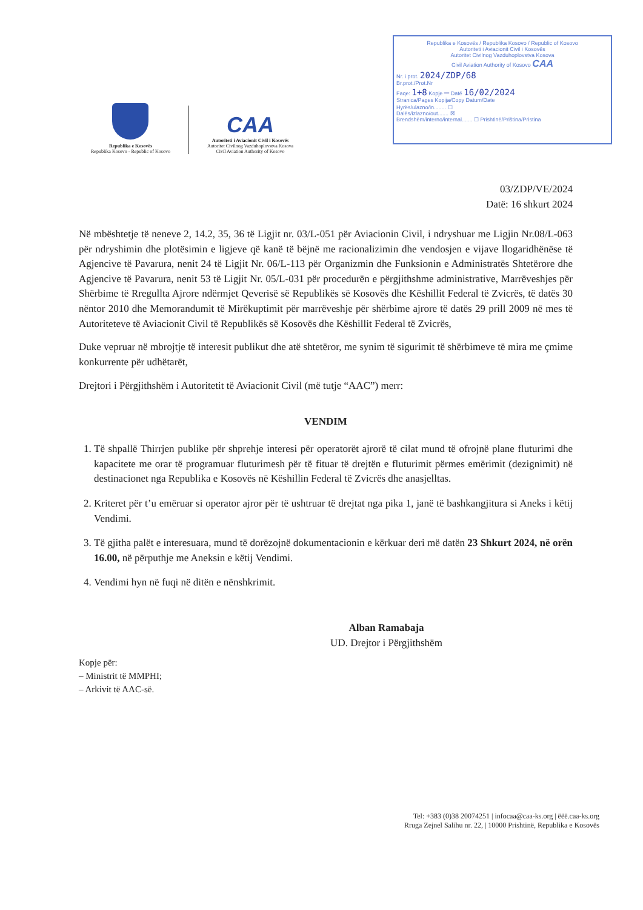Republika e Kosovës / Republika Kosovo / Republic of Kosovo
Autoriteti i Aviacionit Civil i Kosovës
Autoritet Civilnog Vazduhoplovstva Kosova
Civil Aviation Authority of Kosovo CAA
Nr. i prot. 2024/ZDP/68
Br.prot./Prot.Nr
Faqe: 1+8 Kopje — Datë 16/02/2024
Stranica/Pages Kopija/Copy Datum/Date
Hyrës/ulazno/in........ ☐
Dalës/izlazno/out....... ☒
Brendshëm/interno/internal....... ☐ Prishtinë/Priština/Pristina
Republika e Kosovës
Republika Kosovo - Republic of Kosovo
CAA
Autoriteti i Aviacionit Civil i Kosovës
Autoritet Civilnog Vazduhoplovstva Kosova
Civil Aviation Authority of Kosovo
03/ZDP/VE/2024
Datë: 16 shkurt 2024
Në mbështetje të neneve 2, 14.2, 35, 36 të Ligjit nr. 03/L-051 për Aviacionin Civil, i ndryshuar me Ligjin Nr.08/L-063 për ndryshimin dhe plotësimin e ligjeve që kanë të bëjnë me racionalizimin dhe vendosjen e vijave llogaridhënëse të Agjencive të Pavarura, nenit 24 të Ligjit Nr. 06/L-113 për Organizmin dhe Funksionin e Administratës Shtetërore dhe Agjencive të Pavarura, nenit 53 të Ligjit Nr. 05/L-031 për procedurën e përgjithshme administrative, Marrëveshjes për Shërbime të Rregullta Ajrore ndërmjet Qeverisë së Republikës së Kosovës dhe Këshillit Federal të Zvicrës, të datës 30 nëntor 2010 dhe Memorandumit të Mirëkuptimit për marrëveshje për shërbime ajrore të datës 29 prill 2009 në mes të Autoriteteve të Aviacionit Civil të Republikës së Kosovës dhe Këshillit Federal të Zvicrës,
Duke vepruar në mbrojtje të interesit publikut dhe atë shtetëror, me synim të sigurimit të shërbimeve të mira me çmime konkurrente për udhëtarët,
Drejtori i Përgjithshëm i Autoritetit të Aviacionit Civil (më tutje “AAC”) merr:
VENDIM
1. Të shpallë Thirrjen publike për shprehje interesi për operatorët ajrorë të cilat mund të ofrojnë plane fluturimi dhe kapacitete me orar të programuar fluturimesh për të fituar të drejtën e fluturimit përmes emërimit (dezignimit) në destinacionet nga Republika e Kosovës në Këshillin Federal të Zvicrës dhe anasjelltas.
2. Kriteret për t’u emëruar si operator ajror për të ushtruar të drejtat nga pika 1, janë të bashkangjitura si Aneks i këtij Vendimi.
3. Të gjitha palët e interesuara, mund të dorëzojnë dokumentacionin e kërkuar deri më datën 23 Shkurt 2024, në orën 16.00, në përputhje me Aneksin e këtij Vendimi.
4. Vendimi hyn në fuqi në ditën e nënshkrimit.
Alban Ramabaja
UD. Drejtor i Përgjithshëm
Kopje për:
– Ministrit të MMPHI;
– Arkivit të AAC-së.
Tel: +383 (0)38 20074251 | infocaa@caa-ks.org | ëëë.caa-ks.org
Rruga Zejnel Salihu nr. 22, | 10000 Prishtinë, Republika e Kosovës